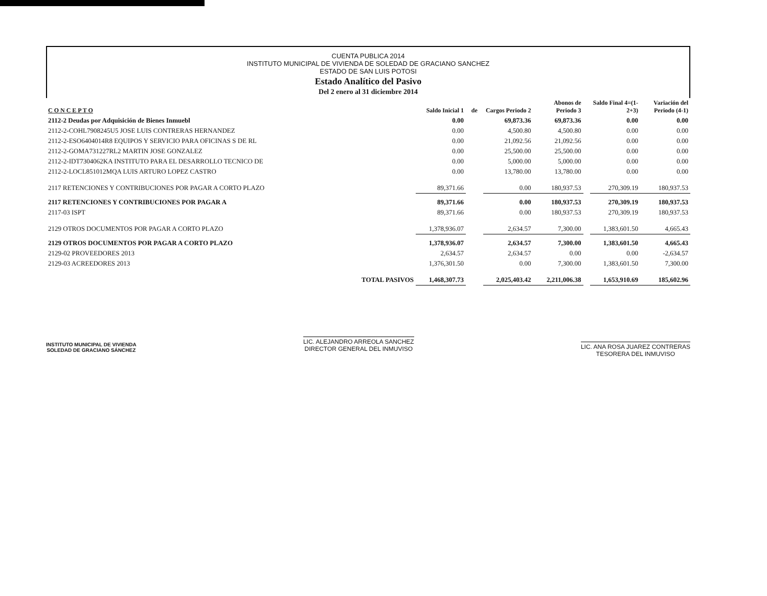CUENTA PUBLICA 2014
INSTITUTO MUNICIPAL DE VIVIENDA DE SOLEDAD DE GRACIANO SANCHEZ
ESTADO DE SAN LUIS POTOSI
Estado Analítico del Pasivo
Del 2 enero al 31 diciembre 2014
| C O N C E P T O | Saldo Inicial 1 | de | Cargos Periodo 2 | Abonos de Periodo 3 | | Saldo Final 4=(1-2+3) | Variación del Periodo (4-1) |
| --- | --- | --- | --- | --- | --- | --- | --- |
| 2112-2 Deudas por Adquisición de Bienes Inmuebl | 0.00 | | 69,873.36 | 69,873.36 | | 0.00 | 0.00 |
| 2112-2-COHL7908245U5 JOSE LUIS CONTRERAS HERNANDEZ | 0.00 | | 4,500.80 | 4,500.80 | | 0.00 | 0.00 |
| 2112-2-ESO6404014R8 EQUIPOS Y SERVICIO PARA OFICINAS S DE RL | 0.00 | | 21,092.56 | 21,092.56 | | 0.00 | 0.00 |
| 2112-2-GOMA731227RL2 MARTIN JOSE GONZALEZ | 0.00 | | 25,500.00 | 25,500.00 | | 0.00 | 0.00 |
| 2112-2-IDT7304062KA INSTITUTO PARA EL DESARROLLO TECNICO DE | 0.00 | | 5,000.00 | 5,000.00 | | 0.00 | 0.00 |
| 2112-2-LOCL851012MQA LUIS ARTURO LOPEZ CASTRO | 0.00 | | 13,780.00 | 13,780.00 | | 0.00 | 0.00 |
| 2117 RETENCIONES Y CONTRIBUCIONES POR PAGAR A CORTO PLAZO | 89,371.66 | | 0.00 | 180,937.53 | | 270,309.19 | 180,937.53 |
| 2117 RETENCIONES Y CONTRIBUCIONES POR PAGAR A | 89,371.66 | | 0.00 | 180,937.53 | | 270,309.19 | 180,937.53 |
| 2117-03 ISPT | 89,371.66 | | 0.00 | 180,937.53 | | 270,309.19 | 180,937.53 |
| 2129 OTROS DOCUMENTOS POR PAGAR A CORTO PLAZO | 1,378,936.07 | | 2,634.57 | 7,300.00 | | 1,383,601.50 | 4,665.43 |
| 2129 OTROS DOCUMENTOS POR PAGAR A CORTO PLAZO | 1,378,936.07 | | 2,634.57 | 7,300.00 | | 1,383,601.50 | 4,665.43 |
| 2129-02 PROVEEDORES 2013 | 2,634.57 | | 2,634.57 | 0.00 | | 0.00 | -2,634.57 |
| 2129-03 ACREEDORES 2013 | 1,376,301.50 | | 0.00 | 7,300.00 | | 1,383,601.50 | 7,300.00 |
| TOTAL PASIVOS | 1,468,307.73 | | 2,025,403.42 | 2,211,006.38 | | 1,653,910.69 | 185,602.96 |
INSTITUTO MUNICIPAL DE VIVIENDA
SOLEDAD DE GRACIANO SÁNCHEZ
LIC. ALEJANDRO ARREOLA SANCHEZ
DIRECTOR GENERAL DEL INMUVISO
LIC. ANA ROSA JUAREZ CONTRERAS
TESORERA DEL INMUVISO